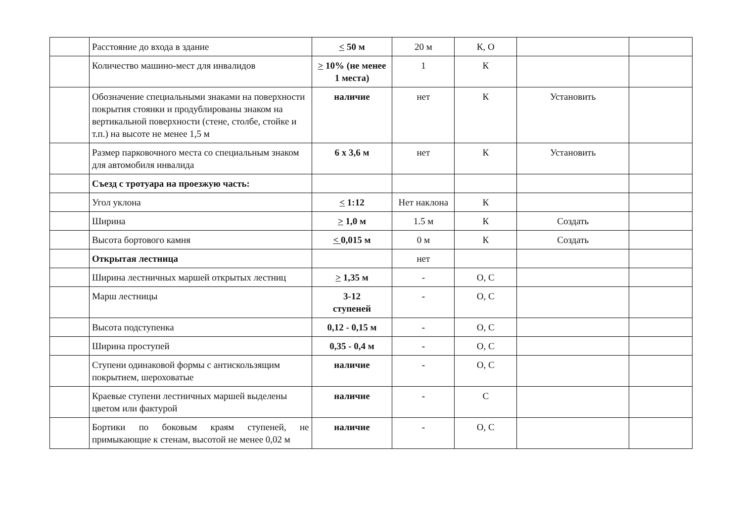| | Расстояние до входа в здание | < 50 м | 20 м | К, О | | |
| | Количество машино-мест для инвалидов | > 10% (не менее 1 места) | 1 | К | | |
| | Обозначение специальными знаками на поверхности покрытия стоянки и продублированы знаком на вертикальной поверхности (стене, столбе, стойке и т.п.) на высоте не менее 1,5 м | наличие | нет | К | Установить | |
| | Размер парковочного места со специальным знаком для автомобиля инвалида | 6 х 3,6 м | нет | К | Установить | |
| | Съезд с тротуара на проезжую часть: | | | | | |
| | Угол уклона | < 1:12 | Нет наклона | К | | |
| | Ширина | > 1,0 м | 1.5 м | К | Создать | |
| | Высота бортового камня | < 0,015 м | 0 м | К | Создать | |
| | Открытая лестница | | нет | | | |
| | Ширина лестничных маршей открытых лестниц | > 1,35 м | - | О, С | | |
| | Марш лестницы | 3-12 ступеней | - | О, С | | |
| | Высота подступенка | 0,12 - 0,15 м | - | О, С | | |
| | Ширина проступей | 0,35 - 0,4 м | - | О, С | | |
| | Ступени одинаковой формы с антискользящим покрытием, шероховатые | наличие | - | О, С | | |
| | Краевые ступени лестничных маршей выделены цветом или фактурой | наличие | - | С | | |
| | Бортики по боковым краям ступеней, не примыкающие к стенам, высотой не менее 0,02 м | наличие | - | О, С | | |